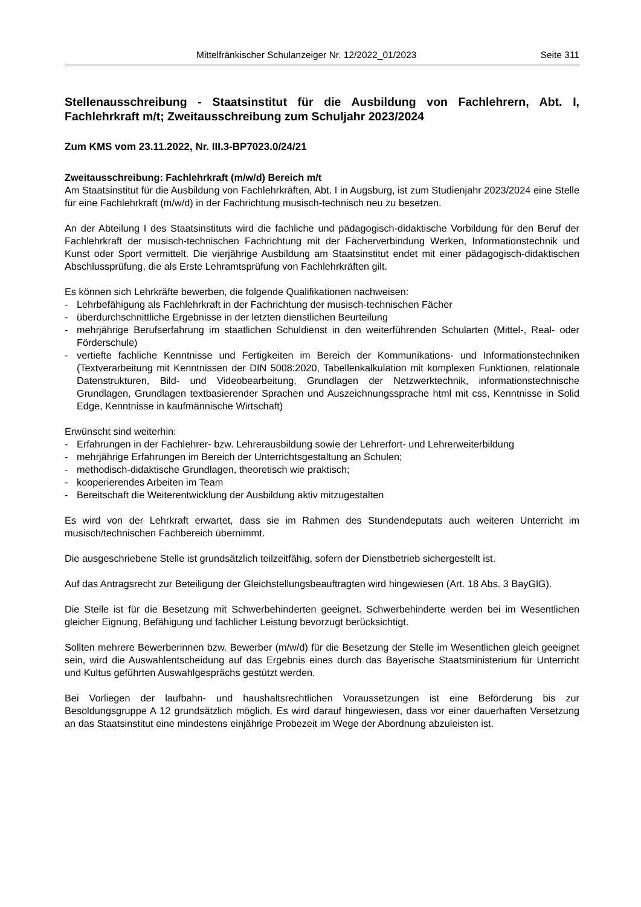Mittelfränkischer Schulanzeiger Nr. 12/2022_01/2023 Seite 311
Stellenausschreibung - Staatsinstitut für die Ausbildung von Fachlehrern, Abt. I, Fachlehrkraft m/t; Zweitausschreibung zum Schuljahr 2023/2024
Zum KMS vom 23.11.2022, Nr. III.3-BP7023.0/24/21
Zweitausschreibung: Fachlehrkraft (m/w/d) Bereich m/t
Am Staatsinstitut für die Ausbildung von Fachlehrkräften, Abt. I in Augsburg, ist zum Studienjahr 2023/2024 eine Stelle für eine Fachlehrkraft (m/w/d) in der Fachrichtung musisch-technisch neu zu besetzen.
An der Abteilung I des Staatsinstituts wird die fachliche und pädagogisch-didaktische Vorbildung für den Beruf der Fachlehrkraft der musisch-technischen Fachrichtung mit der Fächerverbindung Werken, Informationstechnik und Kunst oder Sport vermittelt. Die vierjährige Ausbildung am Staatsinstitut endet mit einer pädagogisch-didaktischen Abschlussprüfung, die als Erste Lehramtsprüfung von Fachlehrkräften gilt.
Es können sich Lehrkräfte bewerben, die folgende Qualifikationen nachweisen:
- Lehrbefähigung als Fachlehrkraft in der Fachrichtung der musisch-technischen Fächer
- überdurchschnittliche Ergebnisse in der letzten dienstlichen Beurteilung
- mehrjährige Berufserfahrung im staatlichen Schuldienst in den weiterführenden Schularten (Mittel-, Real- oder Förderschule)
- vertiefte fachliche Kenntnisse und Fertigkeiten im Bereich der Kommunikations- und Informationstechniken (Textverarbeitung mit Kenntnissen der DIN 5008:2020, Tabellenkalkulation mit komplexen Funktionen, relationale Datenstrukturen, Bild- und Videobearbeitung, Grundlagen der Netzwerktechnik, informationstechnische Grundlagen, Grundlagen textbasierender Sprachen und Auszeichnungssprache html mit css, Kenntnisse in Solid Edge, Kenntnisse in kaufmännische Wirtschaft)
Erwünscht sind weiterhin:
- Erfahrungen in der Fachlehrer- bzw. Lehrerausbildung sowie der Lehrerfort- und Lehrerweiterbildung
- mehrjährige Erfahrungen im Bereich der Unterrichtsgestaltung an Schulen;
- methodisch-didaktische Grundlagen, theoretisch wie praktisch;
- kooperierendes Arbeiten im Team
- Bereitschaft die Weiterentwicklung der Ausbildung aktiv mitzugestalten
Es wird von der Lehrkraft erwartet, dass sie im Rahmen des Stundendeputats auch weiteren Unterricht im musisch/technischen Fachbereich übernimmt.
Die ausgeschriebene Stelle ist grundsätzlich teilzeitfähig, sofern der Dienstbetrieb sichergestellt ist.
Auf das Antragsrecht zur Beteiligung der Gleichstellungsbeauftragten wird hingewiesen (Art. 18 Abs. 3 BayGlG).
Die Stelle ist für die Besetzung mit Schwerbehinderten geeignet. Schwerbehinderte werden bei im Wesentlichen gleicher Eignung, Befähigung und fachlicher Leistung bevorzugt berücksichtigt.
Sollten mehrere Bewerberinnen bzw. Bewerber (m/w/d) für die Besetzung der Stelle im Wesentlichen gleich geeignet sein, wird die Auswahlentscheidung auf das Ergebnis eines durch das Bayerische Staatsministerium für Unterricht und Kultus geführten Auswahlgesprächs gestützt werden.
Bei Vorliegen der laufbahn- und haushaltsrechtlichen Voraussetzungen ist eine Beförderung bis zur Besoldungsgruppe A 12 grundsätzlich möglich. Es wird darauf hingewiesen, dass vor einer dauerhaften Versetzung an das Staatsinstitut eine mindestens einjährige Probezeit im Wege der Abordnung abzuleisten ist.